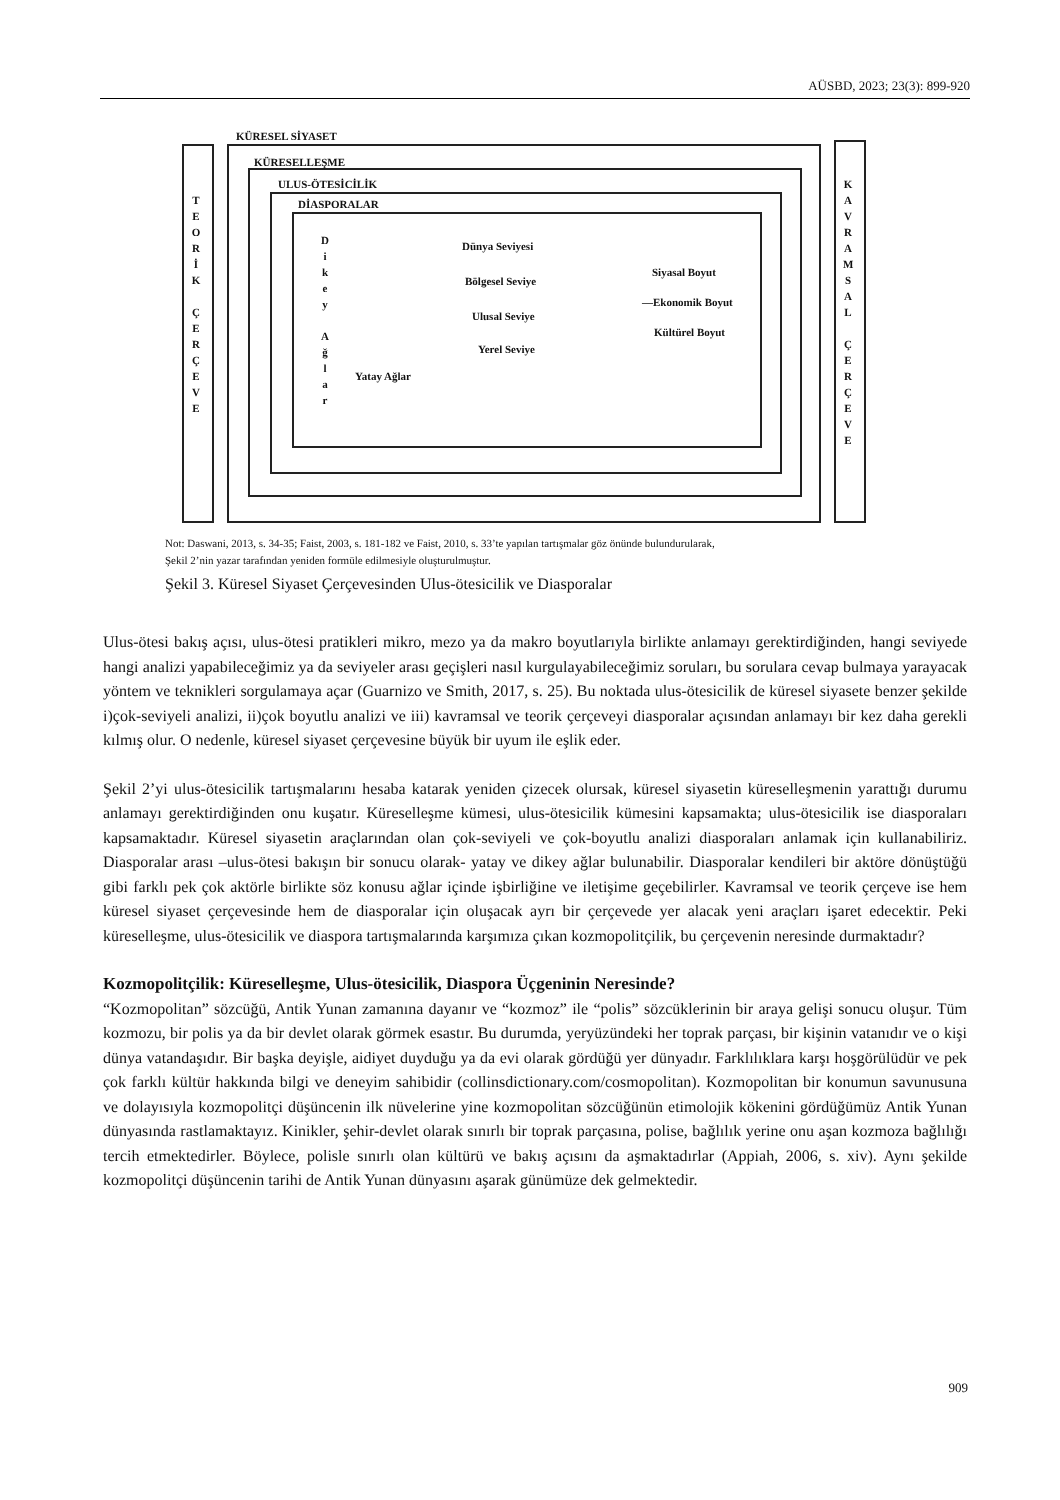AÜSBD, 2023; 23(3): 899-920
T E O R İ K
Ç E R Ç E V E
KÜRESEL SİYASET
KÜRESELLEŞME
ULUS-ÖTESİCİLİK
DİASPORALAR
D i k e y
A ğ l a r
Dünya Seviyesi
Bölgesel Seviye
Ulusal Seviye
Yerel Seviye
Yatay Ağlar
Siyasal Boyut
—Ekonomik Boyut
Kültürel Boyut
K A V R A M S A L
Ç E R Ç E V E
Not: Daswani, 2013, s. 34-35; Faist, 2003, s. 181-182 ve Faist, 2010, s. 33’te yapılan tartışmalar göz önünde bulundurularak,
Şekil 2’nin yazar tarafından yeniden formüle edilmesiyle oluşturulmuştur.
Şekil 3. Küresel Siyaset Çerçevesinden Ulus-ötesicilik ve Diasporalar
Ulus-ötesi bakış açısı, ulus-ötesi pratikleri mikro, mezo ya da makro boyutlarıyla birlikte anlamayı gerektirdiğinden, hangi seviyede hangi analizi yapabileceğimiz ya da seviyeler arası geçişleri nasıl kurgulayabileceğimiz soruları, bu sorulara cevap bulmaya yarayacak yöntem ve teknikleri sorgulamaya açar (Guarnizo ve Smith, 2017, s. 25). Bu noktada ulus-ötesicilik de küresel siyasete benzer şekilde i)çok-seviyeli analizi, ii)çok boyutlu analizi ve iii) kavramsal ve teorik çerçeveyi diasporalar açısından anlamayı bir kez daha gerekli kılmış olur. O nedenle, küresel siyaset çerçevesine büyük bir uyum ile eşlik eder.
Şekil 2’yi ulus-ötesicilik tartışmalarını hesaba katarak yeniden çizecek olursak, küresel siyasetin küreselleşmenin yarattığı durumu anlamayı gerektirdiğinden onu kuşatır. Küreselleşme kümesi, ulus-ötesicilik kümesini kapsamakta; ulus-ötesicilik ise diasporaları kapsamaktadır. Küresel siyasetin araçlarından olan çok-seviyeli ve çok-boyutlu analizi diasporaları anlamak için kullanabiliriz. Diasporalar arası –ulus-ötesi bakışın bir sonucu olarak- yatay ve dikey ağlar bulunabilir. Diasporalar kendileri bir aktöre dönüştüğü gibi farklı pek çok aktörle birlikte söz konusu ağlar içinde işbirliğine ve iletişime geçebilirler. Kavramsal ve teorik çerçeve ise hem küresel siyaset çerçevesinde hem de diasporalar için oluşacak ayrı bir çerçevede yer alacak yeni araçları işaret edecektir. Peki küreselleşme, ulus-ötesicilik ve diaspora tartışmalarında karşımıza çıkan kozmopolitçilik, bu çerçevenin neresinde durmaktadır?
Kozmopolitçilik: Küreselleşme, Ulus-ötesicilik, Diaspora Üçgeninin Neresinde?
“Kozmopolitan” sözcüğü, Antik Yunan zamanına dayanır ve “kozmoz” ile “polis” sözcüklerinin bir araya gelişi sonucu oluşur. Tüm kozmozu, bir polis ya da bir devlet olarak görmek esastır. Bu durumda, yeryüzündeki her toprak parçası, bir kişinin vatanıdır ve o kişi dünya vatandaşıdır. Bir başka deyişle, aidiyet duyduğu ya da evi olarak gördüğü yer dünyadır. Farklılıklara karşı hoşgörülüdür ve pek çok farklı kültür hakkında bilgi ve deneyim sahibidir (collinsdictionary.com/cosmopolitan). Kozmopolitan bir konumun savunusuna ve dolayısıyla kozmopolitçi düşüncenin ilk nüvelerine yine kozmopolitan sözcüğünün etimolojik kökenini gördüğümüz Antik Yunan dünyasında rastlamaktayız. Kinikler, şehir-devlet olarak sınırlı bir toprak parçasına, polise, bağlılık yerine onu aşan kozmoza bağlılığı tercih etmektedirler. Böylece, polisle sınırlı olan kültürü ve bakış açısını da aşmaktadırlar (Appiah, 2006, s. xiv). Aynı şekilde kozmopolitçi düşüncenin tarihi de Antik Yunan dünyasını aşarak günümüze dek gelmektedir.
909